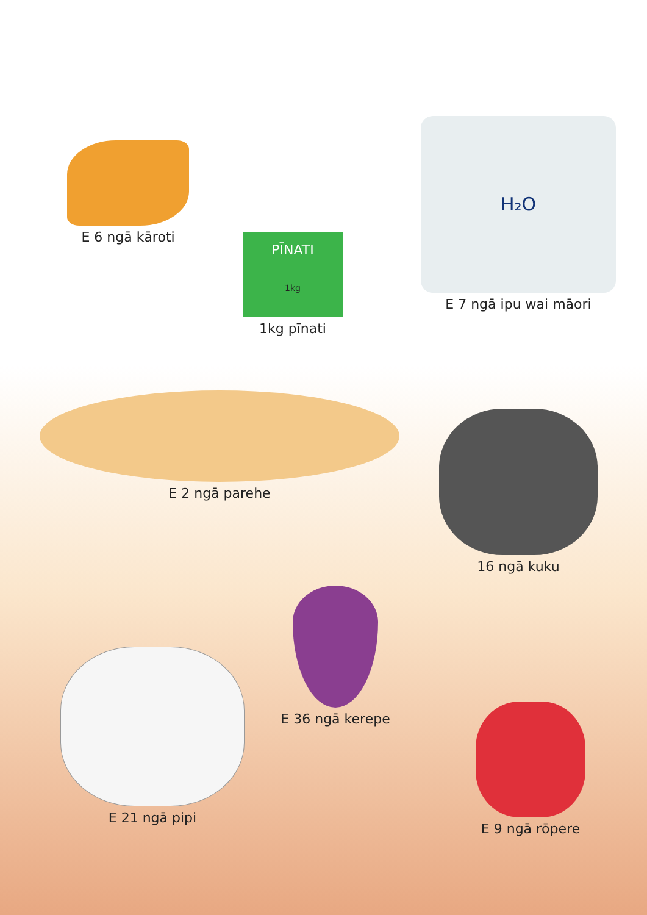E 6 ngā kāroti
PĪNATI
1kg
1kg pīnati
H₂O
E 7 ngā ipu wai māori
E 2 ngā parehe
16 ngā kuku
E 21 ngā pipi
E 36 ngā kerepe
E 9 ngā rōpere